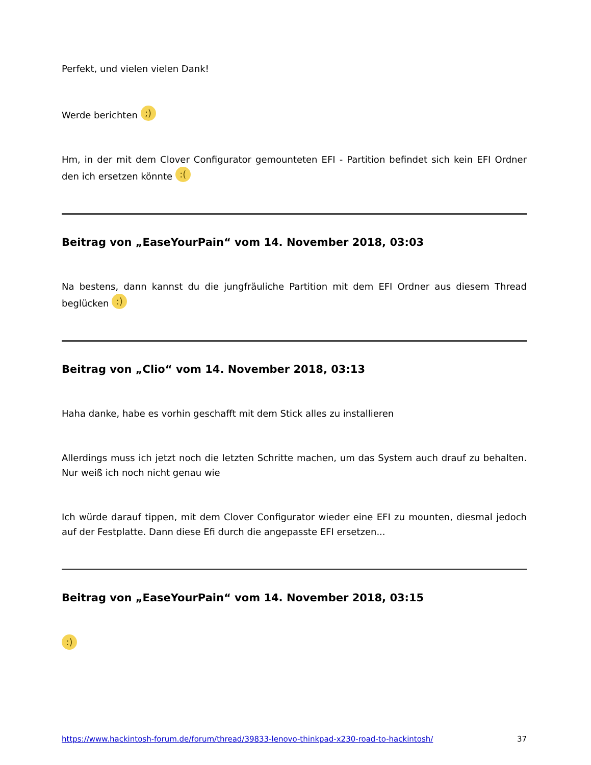Perfekt, und vielen vielen Dank!
Werde berichten ;)
Hm, in der mit dem Clover Configurator gemounteten EFI - Partition befindet sich kein EFI Ordner den ich ersetzen könnte :(
Beitrag von „EaseYourPain“ vom 14. November 2018, 03:03
Na bestens, dann kannst du die jungfräuliche Partition mit dem EFI Ordner aus diesem Thread beglücken :)
Beitrag von „Clio“ vom 14. November 2018, 03:13
Haha danke, habe es vorhin geschafft mit dem Stick alles zu installieren
Allerdings muss ich jetzt noch die letzten Schritte machen, um das System auch drauf zu behalten. Nur weiß ich noch nicht genau wie
Ich würde darauf tippen, mit dem Clover Configurator wieder eine EFI zu mounten, diesmal jedoch auf der Festplatte. Dann diese Efi durch die angepasste EFI ersetzen...
Beitrag von „EaseYourPain“ vom 14. November 2018, 03:15
:)
https://www.hackintosh-forum.de/forum/thread/39833-lenovo-thinkpad-x230-road-to-hackintosh/ 37